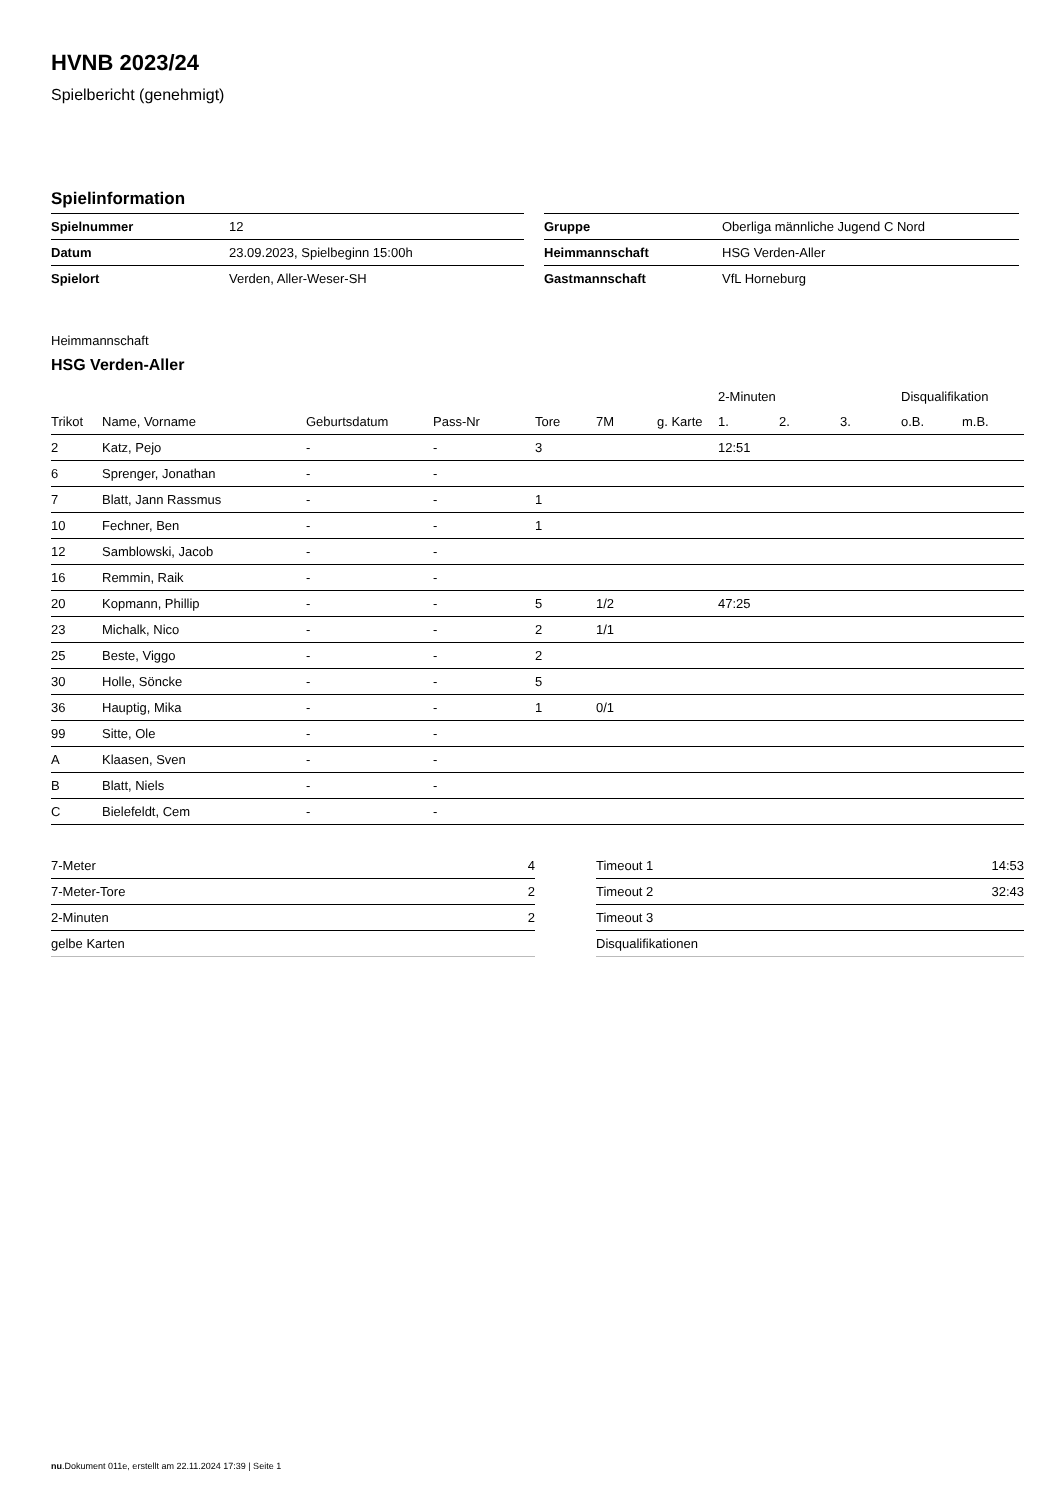HVNB 2023/24
Spielbericht (genehmigt)
Spielinformation
| Spielnummer | 12 |
| Datum | 23.09.2023, Spielbeginn 15:00h |
| Spielort | Verden, Aller-Weser-SH |
| Gruppe | Oberliga männliche Jugend C Nord |
| Heimmannschaft | HSG Verden-Aller |
| Gastmannschaft | VfL Horneburg |
Heimmannschaft
HSG Verden-Aller
| | | | | | | | 2-Minuten | | | Disqualifikation | |
| --- | --- | --- | --- | --- | --- | --- | --- | --- | --- | --- | --- |
| Trikot | Name, Vorname | Geburtsdatum | Pass-Nr | Tore | 7M | g. Karte | 1. | 2. | 3. | o.B. | m.B. |
| 2 | Katz, Pejo | - | - | 3 | | | 12:51 | | | | |
| 6 | Sprenger, Jonathan | - | - | | | | | | | | |
| 7 | Blatt, Jann Rassmus | - | - | 1 | | | | | | | |
| 10 | Fechner, Ben | - | - | 1 | | | | | | | |
| 12 | Samblowski, Jacob | - | - | | | | | | | | |
| 16 | Remmin, Raik | - | - | | | | | | | | |
| 20 | Kopmann, Phillip | - | - | 5 | 1/2 | | 47:25 | | | | |
| 23 | Michalk, Nico | - | - | 2 | 1/1 | | | | | | |
| 25 | Beste, Viggo | - | - | 2 | | | | | | | |
| 30 | Holle, Söncke | - | - | 5 | | | | | | | |
| 36 | Hauptig, Mika | - | - | 1 | 0/1 | | | | | | |
| 99 | Sitte, Ole | - | - | | | | | | | | |
| A | Klaasen, Sven | - | - | | | | | | | | |
| B | Blatt, Niels | - | - | | | | | | | | |
| C | Bielefeldt, Cem | - | - | | | | | | | | |
| 7-Meter | 4 |
| 7-Meter-Tore | 2 |
| 2-Minuten | 2 |
| gelbe Karten | |
| Timeout 1 | 14:53 |
| Timeout 2 | 32:43 |
| Timeout 3 | |
| Disqualifikationen | |
nu.Dokument 011e, erstellt am 22.11.2024 17:39 | Seite 1